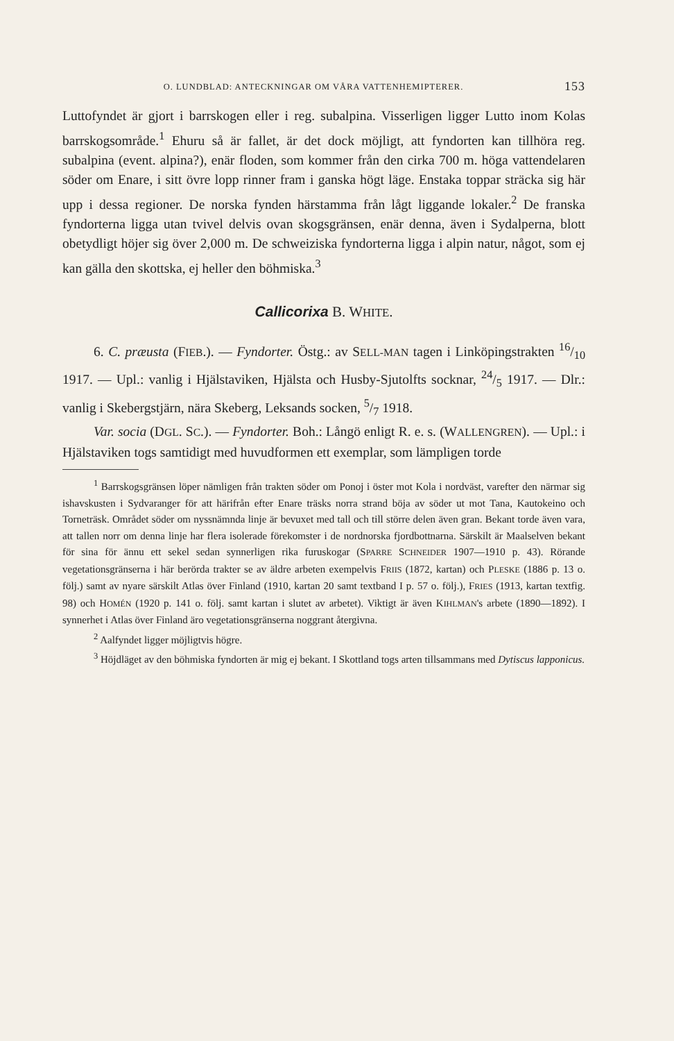O. LUNDBLAD: ANTECKNINGAR OM VÅRA VATTENHEMIPTERER. 153
Luttofyndet är gjort i barrskogen eller i reg. subalpina. Visserligen ligger Lutto inom Kolas barrskogsområde.<sup>1</sup> Ehuru så är fallet, är det dock möjligt, att fyndorten kan tillhöra reg. subalpina (event. alpina?), enär floden, som kommer från den cirka 700 m. höga vattendelaren söder om Enare, i sitt övre lopp rinner fram i ganska högt läge. Enstaka toppar sträcka sig här upp i dessa regioner. De norska fynden härstamma från lågt liggande lokaler.<sup>2</sup> De franska fyndorterna ligga utan tvivel delvis ovan skogsgränsen, enär denna, även i Sydalperna, blott obetydligt höjer sig över 2,000 m. De schweiziska fyndorterna ligga i alpin natur, något, som ej kan gälla den skottska, ej heller den böhmiska.<sup>3</sup>
Callicorixa B. WHITE.
6. C. præusta (FIEB.). — Fyndorter. Östg.: av SELL-MAN tagen i Linköpingstrakten 16/10 1917. — Upl.: vanlig i Hjälstaviken, Hjälsta och Husby-Sjutolfts socknar, 24/5 1917. — Dlr.: vanlig i Skebergstjärn, nära Skeberg, Leksands socken, 5/7 1918.
Var. socia (DGL. SC.). — Fyndorter. Boh.: Långö enligt R. e. s. (WALLENGREN). — Upl.: i Hjälstaviken togs samtidigt med huvudformen ett exemplar, som lämpligen torde
<sup>1</sup> Barrskogsgränsen löper nämligen från trakten söder om Ponoj i öster mot Kola i nordväst, varefter den närmar sig ishavskusten i Sydvaranger för att härifrån efter Enare träsks norra strand böja av söder ut mot Tana, Kautokeino och Torneträsk. Området söder om nyssnämnda linje är bevuxet med tall och till större delen även gran. Bekant torde även vara, att tallen norr om denna linje har flera isolerade förekomster i de nordnorska fjordbottnarna. Särskilt är Maalselven bekant för sina för ännu ett sekel sedan synnerligen rika furuskogar (SPARRE SCHNEIDER 1907—1910 p. 43). Rörande vegetationsgränserna i här berörda trakter se av äldre arbeten exempelvis FRIIS (1872, kartan) och PLESKE (1886 p. 13 o. följ.) samt av nyare särskilt Atlas över Finland (1910, kartan 20 samt textband I p. 57 o. följ.), FRIES (1913, kartan textfig. 98) och HOMÉN (1920 p. 141 o. följ. samt kartan i slutet av arbetet). Viktigt är även KIHLMAN's arbete (1890—1892). I synnerhet i Atlas över Finland äro vegetationsgränserna noggrant återgivna.
<sup>2</sup> Aalfyndet ligger möjligtvis högre.
<sup>3</sup> Höjdläget av den böhmiska fyndorten är mig ej bekant. I Skottland togs arten tillsammans med Dytiscus lapponicus.